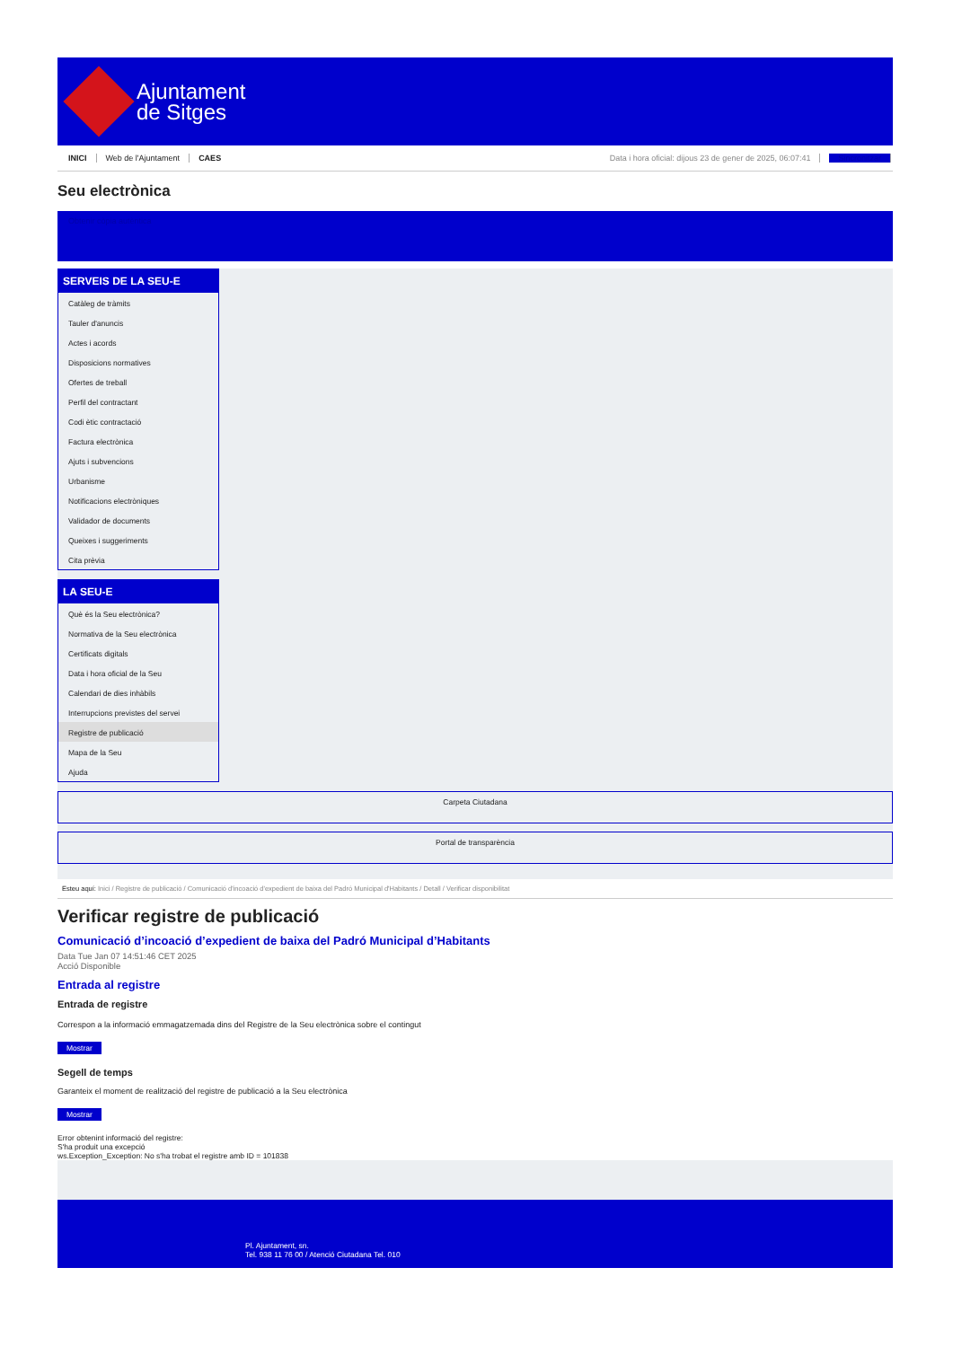Ajuntament
de Sitges
INICI Web de l'Ajuntament CAES Data i hora oficial: dijous 23 de gener de 2025, 06:07:41 Sincronitzar
Seu electrònica
Obtenir còpia autèntica
SERVEIS DE LA SEU-E
Catàleg de tràmits
Tauler d'anuncis
Actes i acords
Disposicions normatives
Ofertes de treball
Perfil del contractant
Codi ètic contractació
Factura electrònica
Ajuts i subvencions
Urbanisme
Notificacions electròniques
Validador de documents
Queixes i suggeriments
Cita prèvia
LA SEU-E
Què és la Seu electrònica?
Normativa de la Seu electrònica
Certificats digitals
Data i hora oficial de la Seu
Calendari de dies inhàbils
Interrupcions previstes del servei
Registre de publicació
Mapa de la Seu
Ajuda
Carpeta Ciutadana
Portal de transparència
Esteu aquí: Inici / Registre de publicació / Comunicació d'incoació d'expedient de baixa del Padró Municipal d'Habitants / Detall / Verificar disponibilitat
Verificar registre de publicació
Comunicació d’incoació d’expedient de baixa del Padró Municipal d’Habitants
Data Tue Jan 07 14:51:46 CET 2025
Acció Disponible
Entrada al registre
Entrada de registre
Correspon a la informació emmagatzemada dins del Registre de la Seu electrònica sobre el contingut
Mostrar
Segell de temps
Garanteix el moment de realització del registre de publicació a la Seu electrònica
Mostrar
Error obtenint informació del registre:
S'ha produit una excepció
ws.Exception_Exception: No s'ha trobat el registre amb ID = 101838
Pl. Ajuntament, sn.
Tel. 938 11 76 00 / Atenció Ciutadana Tel. 010